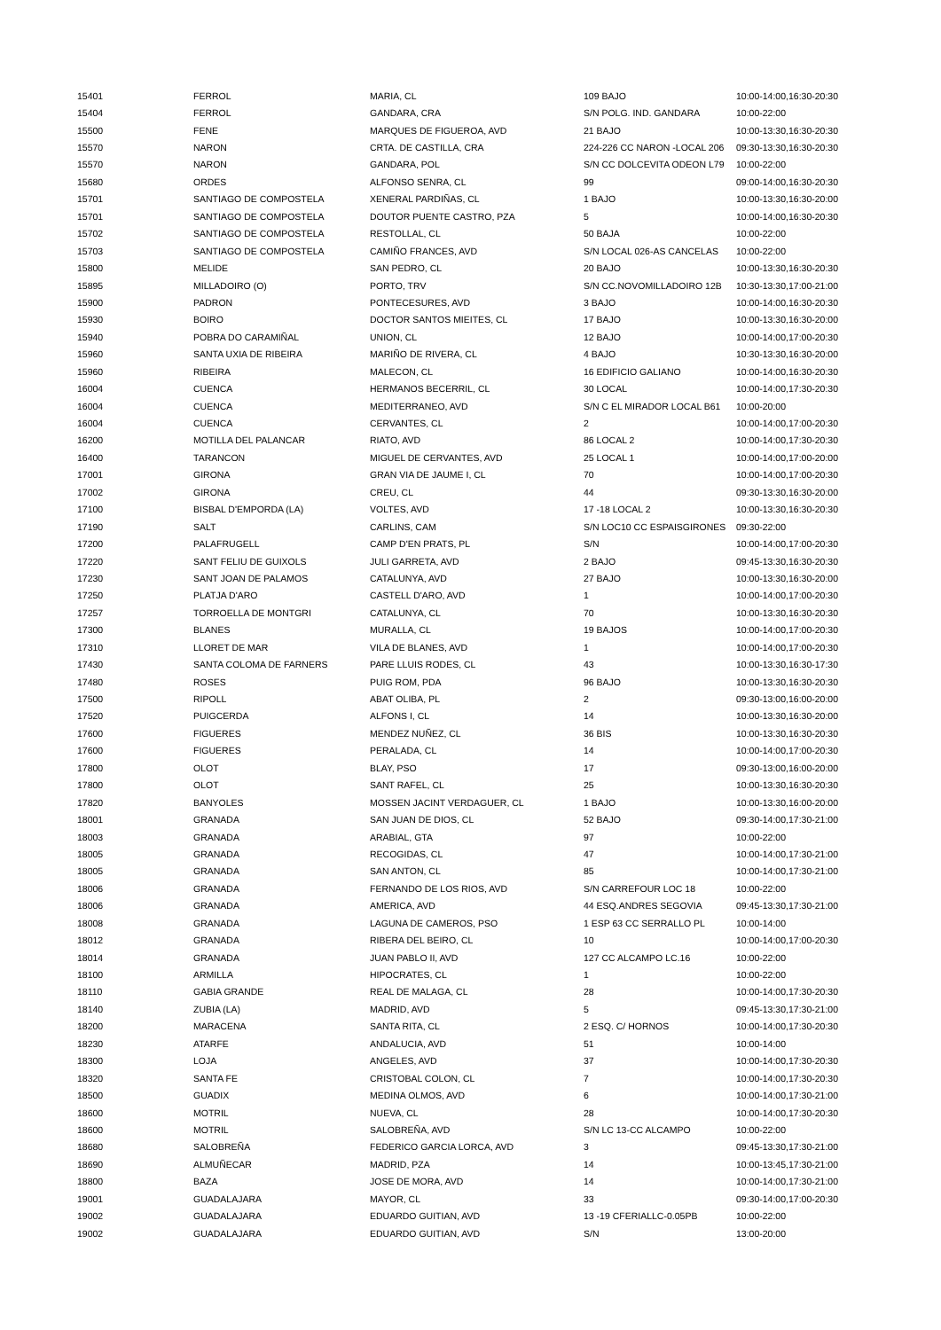| 15401 | FERROL | MARIA, CL | 109 BAJO | 10:00-14:00,16:30-20:30 |
| 15404 | FERROL | GANDARA, CRA | S/N POLG. IND. GANDARA | 10:00-22:00 |
| 15500 | FENE | MARQUES DE FIGUEROA, AVD | 21 BAJO | 10:00-13:30,16:30-20:30 |
| 15570 | NARON | CRTA. DE CASTILLA, CRA | 224-226 CC NARON -LOCAL 206 | 09:30-13:30,16:30-20:30 |
| 15570 | NARON | GANDARA, POL | S/N CC DOLCEVITA ODEON L79 | 10:00-22:00 |
| 15680 | ORDES | ALFONSO SENRA, CL | 99 | 09:00-14:00,16:30-20:30 |
| 15701 | SANTIAGO DE COMPOSTELA | XENERAL PARDIÑAS, CL | 1 BAJO | 10:00-13:30,16:30-20:00 |
| 15701 | SANTIAGO DE COMPOSTELA | DOUTOR PUENTE CASTRO, PZA | 5 | 10:00-14:00,16:30-20:30 |
| 15702 | SANTIAGO DE COMPOSTELA | RESTOLLAL, CL | 50 BAJA | 10:00-22:00 |
| 15703 | SANTIAGO DE COMPOSTELA | CAMIÑO FRANCES, AVD | S/N LOCAL 026-AS CANCELAS | 10:00-22:00 |
| 15800 | MELIDE | SAN PEDRO, CL | 20 BAJO | 10:00-13:30,16:30-20:30 |
| 15895 | MILLADOIRO (O) | PORTO, TRV | S/N CC.NOVOMILLADOIRO 12B | 10:30-13:30,17:00-21:00 |
| 15900 | PADRON | PONTECESURES, AVD | 3 BAJO | 10:00-14:00,16:30-20:30 |
| 15930 | BOIRO | DOCTOR SANTOS MIEITES, CL | 17 BAJO | 10:00-13:30,16:30-20:00 |
| 15940 | POBRA DO CARAMIÑAL | UNION, CL | 12 BAJO | 10:00-14:00,17:00-20:30 |
| 15960 | SANTA UXIA DE RIBEIRA | MARIÑO DE RIVERA, CL | 4 BAJO | 10:30-13:30,16:30-20:00 |
| 15960 | RIBEIRA | MALECON, CL | 16 EDIFICIO GALIANO | 10:00-14:00,16:30-20:30 |
| 16004 | CUENCA | HERMANOS BECERRIL, CL | 30 LOCAL | 10:00-14:00,17:30-20:30 |
| 16004 | CUENCA | MEDITERRANEO, AVD | S/N C EL MIRADOR LOCAL B61 | 10:00-20:00 |
| 16004 | CUENCA | CERVANTES, CL | 2 | 10:00-14:00,17:00-20:30 |
| 16200 | MOTILLA DEL PALANCAR | RIATO, AVD | 86 LOCAL 2 | 10:00-14:00,17:30-20:30 |
| 16400 | TARANCON | MIGUEL DE CERVANTES, AVD | 25 LOCAL 1 | 10:00-14:00,17:00-20:00 |
| 17001 | GIRONA | GRAN VIA DE JAUME I, CL | 70 | 10:00-14:00,17:00-20:30 |
| 17002 | GIRONA | CREU, CL | 44 | 09:30-13:30,16:30-20:00 |
| 17100 | BISBAL D'EMPORDA (LA) | VOLTES, AVD | 17 -18 LOCAL 2 | 10:00-13:30,16:30-20:30 |
| 17190 | SALT | CARLINS, CAM | S/N LOC10 CC ESPAISGIRONES | 09:30-22:00 |
| 17200 | PALAFRUGELL | CAMP D'EN PRATS, PL | S/N | 10:00-14:00,17:00-20:30 |
| 17220 | SANT FELIU DE GUIXOLS | JULI GARRETA, AVD | 2 BAJO | 09:45-13:30,16:30-20:30 |
| 17230 | SANT JOAN DE PALAMOS | CATALUNYA, AVD | 27 BAJO | 10:00-13:30,16:30-20:00 |
| 17250 | PLATJA D'ARO | CASTELL D'ARO, AVD | 1 | 10:00-14:00,17:00-20:30 |
| 17257 | TORROELLA DE MONTGRI | CATALUNYA, CL | 70 | 10:00-13:30,16:30-20:30 |
| 17300 | BLANES | MURALLA, CL | 19 BAJOS | 10:00-14:00,17:00-20:30 |
| 17310 | LLORET DE MAR | VILA DE BLANES, AVD | 1 | 10:00-14:00,17:00-20:30 |
| 17430 | SANTA COLOMA DE FARNERS | PARE LLUIS RODES, CL | 43 | 10:00-13:30,16:30-17:30 |
| 17480 | ROSES | PUIG ROM, PDA | 96 BAJO | 10:00-13:30,16:30-20:30 |
| 17500 | RIPOLL | ABAT OLIBA, PL | 2 | 09:30-13:00,16:00-20:00 |
| 17520 | PUIGCERDA | ALFONS I, CL | 14 | 10:00-13:30,16:30-20:00 |
| 17600 | FIGUERES | MENDEZ NUÑEZ, CL | 36 BIS | 10:00-13:30,16:30-20:30 |
| 17600 | FIGUERES | PERALADA, CL | 14 | 10:00-14:00,17:00-20:30 |
| 17800 | OLOT | BLAY, PSO | 17 | 09:30-13:00,16:00-20:00 |
| 17800 | OLOT | SANT RAFEL, CL | 25 | 10:00-13:30,16:30-20:30 |
| 17820 | BANYOLES | MOSSEN JACINT VERDAGUER, CL | 1 BAJO | 10:00-13:30,16:00-20:00 |
| 18001 | GRANADA | SAN JUAN DE DIOS, CL | 52 BAJO | 09:30-14:00,17:30-21:00 |
| 18003 | GRANADA | ARABIAL, GTA | 97 | 10:00-22:00 |
| 18005 | GRANADA | RECOGIDAS, CL | 47 | 10:00-14:00,17:30-21:00 |
| 18005 | GRANADA | SAN ANTON, CL | 85 | 10:00-14:00,17:30-21:00 |
| 18006 | GRANADA | FERNANDO DE LOS RIOS, AVD | S/N CARREFOUR LOC 18 | 10:00-22:00 |
| 18006 | GRANADA | AMERICA, AVD | 44 ESQ.ANDRES SEGOVIA | 09:45-13:30,17:30-21:00 |
| 18008 | GRANADA | LAGUNA DE CAMEROS, PSO | 1 ESP 63 CC SERRALLO PL | 10:00-14:00 |
| 18012 | GRANADA | RIBERA DEL BEIRO, CL | 10 | 10:00-14:00,17:00-20:30 |
| 18014 | GRANADA | JUAN PABLO II, AVD | 127 CC ALCAMPO LC.16 | 10:00-22:00 |
| 18100 | ARMILLA | HIPOCRATES, CL | 1 | 10:00-22:00 |
| 18110 | GABIA GRANDE | REAL DE MALAGA, CL | 28 | 10:00-14:00,17:30-20:30 |
| 18140 | ZUBIA (LA) | MADRID, AVD | 5 | 09:45-13:30,17:30-21:00 |
| 18200 | MARACENA | SANTA RITA, CL | 2 ESQ. C/ HORNOS | 10:00-14:00,17:30-20:30 |
| 18230 | ATARFE | ANDALUCIA, AVD | 51 | 10:00-14:00 |
| 18300 | LOJA | ANGELES, AVD | 37 | 10:00-14:00,17:30-20:30 |
| 18320 | SANTA FE | CRISTOBAL COLON, CL | 7 | 10:00-14:00,17:30-20:30 |
| 18500 | GUADIX | MEDINA OLMOS, AVD | 6 | 10:00-14:00,17:30-21:00 |
| 18600 | MOTRIL | NUEVA, CL | 28 | 10:00-14:00,17:30-20:30 |
| 18600 | MOTRIL | SALOBREÑA, AVD | S/N LC 13-CC ALCAMPO | 10:00-22:00 |
| 18680 | SALOBREÑA | FEDERICO GARCIA LORCA, AVD | 3 | 09:45-13:30,17:30-21:00 |
| 18690 | ALMUÑECAR | MADRID, PZA | 14 | 10:00-13:45,17:30-21:00 |
| 18800 | BAZA | JOSE DE MORA, AVD | 14 | 10:00-14:00,17:30-21:00 |
| 19001 | GUADALAJARA | MAYOR, CL | 33 | 09:30-14:00,17:00-20:30 |
| 19002 | GUADALAJARA | EDUARDO GUITIAN, AVD | 13 -19 CFERIALLC-0.05PB | 10:00-22:00 |
| 19002 | GUADALAJARA | EDUARDO GUITIAN, AVD | S/N | 13:00-20:00 |